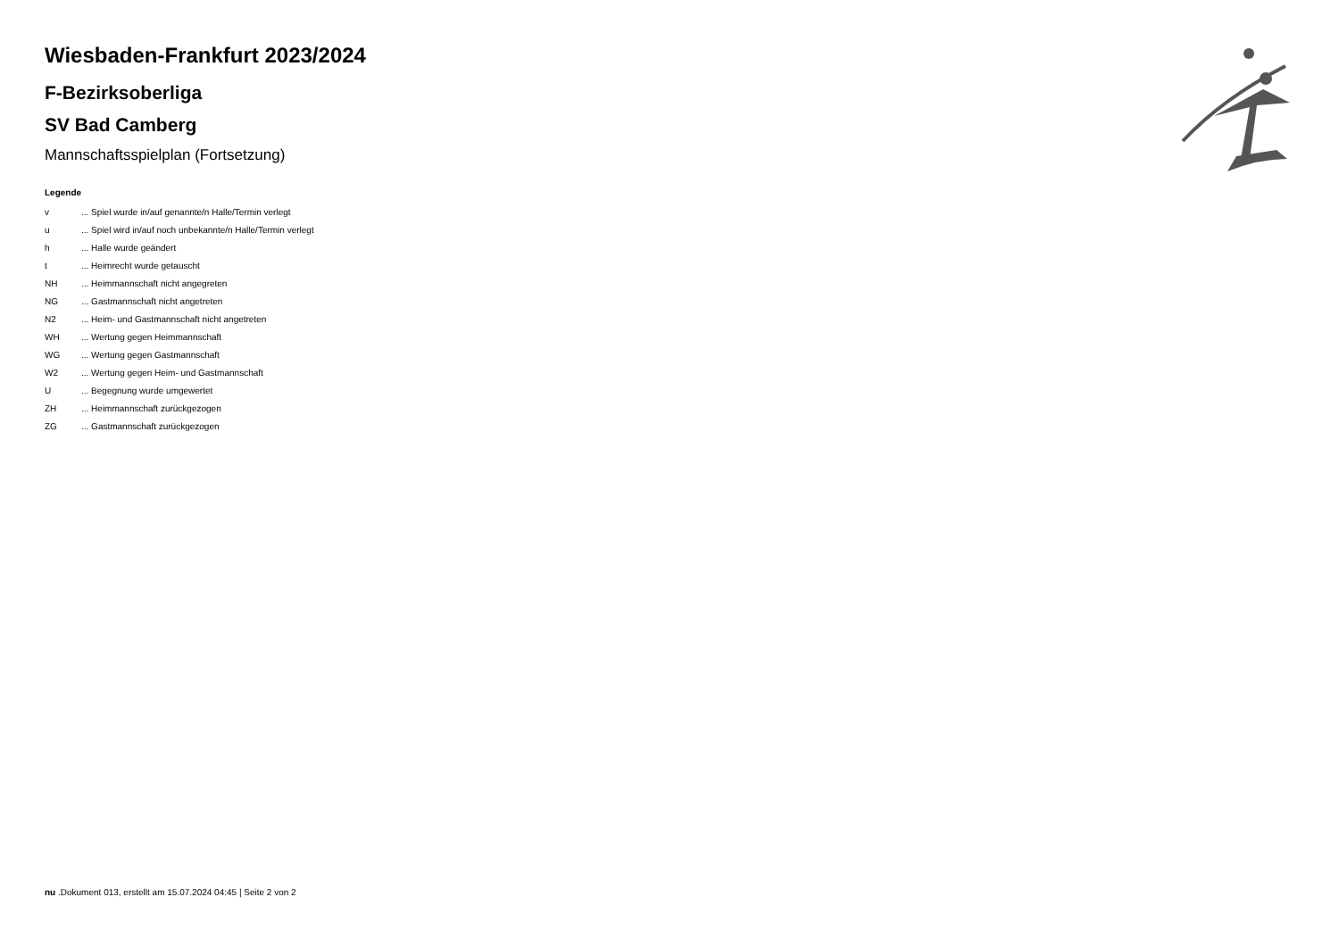Wiesbaden-Frankfurt 2023/2024
F-Bezirksoberliga
SV Bad Camberg
Mannschaftsspielplan (Fortsetzung)
Legende
| v | ... Spiel wurde in/auf genannte/n Halle/Termin verlegt |
| u | ... Spiel wird in/auf noch unbekannte/n Halle/Termin verlegt |
| h | ... Halle wurde geändert |
| t | ... Heimrecht wurde getauscht |
| NH | ... Heimmannschaft nicht angegreten |
| NG | ... Gastmannschaft nicht angetreten |
| N2 | ... Heim- und Gastmannschaft nicht angetreten |
| WH | ... Wertung gegen Heimmannschaft |
| WG | ... Wertung gegen Gastmannschaft |
| W2 | ... Wertung gegen Heim- und Gastmannschaft |
| U | ... Begegnung wurde umgewertet |
| ZH | ... Heimmannschaft zurückgezogen |
| ZG | ... Gastmannschaft zurückgezogen |
nu .Dokument 013, erstellt am 15.07.2024 04:45 | Seite 2 von 2